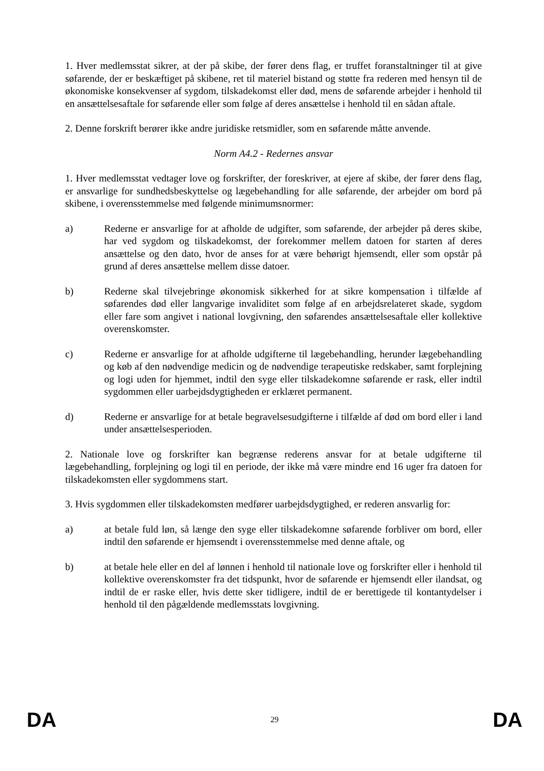1. Hver medlemsstat sikrer, at der på skibe, der fører dens flag, er truffet foranstaltninger til at give søfarende, der er beskæftiget på skibene, ret til materiel bistand og støtte fra rederen med hensyn til de økonomiske konsekvenser af sygdom, tilskadekomst eller død, mens de søfarende arbejder i henhold til en ansættelsesaftale for søfarende eller som følge af deres ansættelse i henhold til en sådan aftale.
2. Denne forskrift berører ikke andre juridiske retsmidler, som en søfarende måtte anvende.
Norm A4.2 - Redernes ansvar
1. Hver medlemsstat vedtager love og forskrifter, der foreskriver, at ejere af skibe, der fører dens flag, er ansvarlige for sundhedsbeskyttelse og lægebehandling for alle søfarende, der arbejder om bord på skibene, i overensstemmelse med følgende minimumsnormer:
a) Rederne er ansvarlige for at afholde de udgifter, som søfarende, der arbejder på deres skibe, har ved sygdom og tilskadekomst, der forekommer mellem datoen for starten af deres ansættelse og den dato, hvor de anses for at være behørigt hjemsendt, eller som opstår på grund af deres ansættelse mellem disse datoer.
b) Rederne skal tilvejebringe økonomisk sikkerhed for at sikre kompensation i tilfælde af søfarendes død eller langvarige invaliditet som følge af en arbejdsrelateret skade, sygdom eller fare som angivet i national lovgivning, den søfarendes ansættelsesaftale eller kollektive overenskomster.
c) Rederne er ansvarlige for at afholde udgifterne til lægebehandling, herunder lægebehandling og køb af den nødvendige medicin og de nødvendige terapeutiske redskaber, samt forplejning og logi uden for hjemmet, indtil den syge eller tilskadekomne søfarende er rask, eller indtil sygdommen eller uarbejdsdygtigheden er erklæret permanent.
d) Rederne er ansvarlige for at betale begravelsesudgifterne i tilfælde af død om bord eller i land under ansættelsesperioden.
2. Nationale love og forskrifter kan begrænse rederens ansvar for at betale udgifterne til lægebehandling, forplejning og logi til en periode, der ikke må være mindre end 16 uger fra datoen for tilskadekomsten eller sygdommens start.
3. Hvis sygdommen eller tilskadekomsten medfører uarbejdsdygtighed, er rederen ansvarlig for:
a) at betale fuld løn, så længe den syge eller tilskadekomne søfarende forbliver om bord, eller indtil den søfarende er hjemsendt i overensstemmelse med denne aftale, og
b) at betale hele eller en del af lønnen i henhold til nationale love og forskrifter eller i henhold til kollektive overenskomster fra det tidspunkt, hvor de søfarende er hjemsendt eller ilandsat, og indtil de er raske eller, hvis dette sker tidligere, indtil de er berettigede til kontantydelser i henhold til den pågældende medlemsstats lovgivning.
DA 29 DA